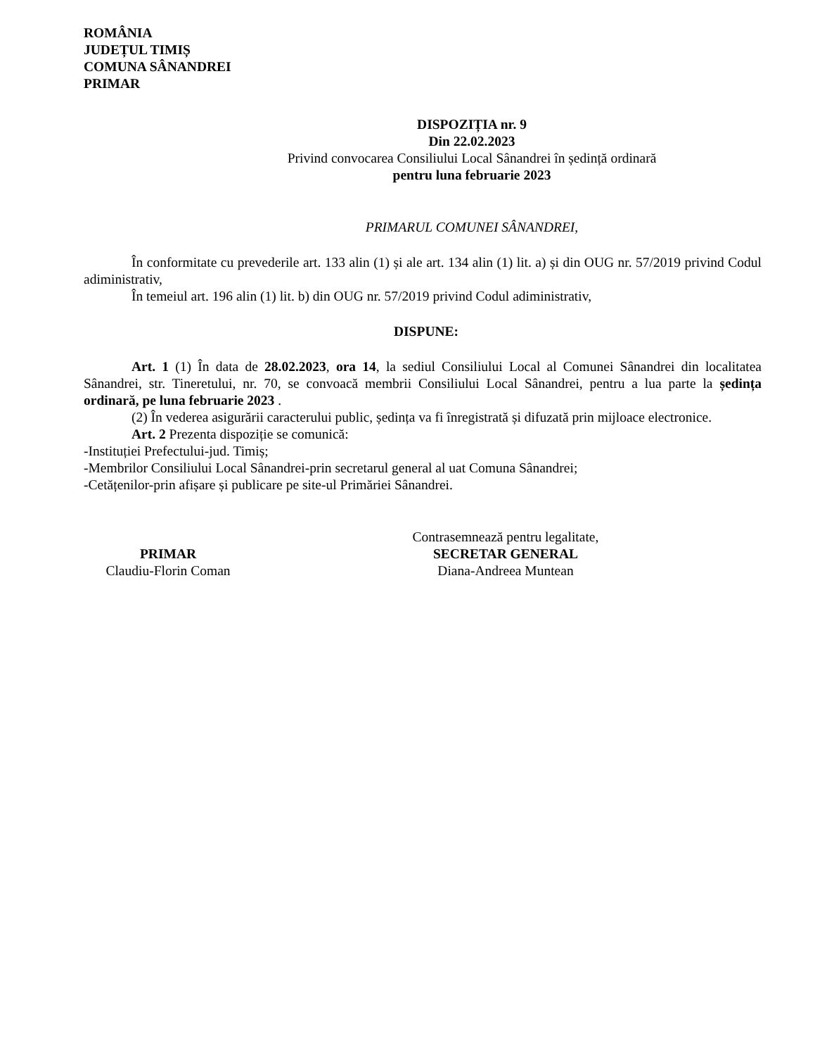ROMÂNIA
JUDEȚUL TIMIȘ
COMUNA SÂNANDREI
PRIMAR
DISPOZIȚIA nr. 9
Din 22.02.2023
Privind convocarea Consiliului Local Sânandrei în ședință ordinară
pentru luna februarie 2023
PRIMARUL COMUNEI SÂNANDREI,
În conformitate cu prevederile art. 133 alin (1) și ale art. 134 alin (1) lit. a) și din OUG nr. 57/2019 privind Codul adiministrativ,
În temeiul art. 196 alin (1) lit. b) din OUG nr. 57/2019 privind Codul adiministrativ,
DISPUNE:
Art. 1 (1) În data de 28.02.2023, ora 14, la sediul Consiliului Local al Comunei Sânandrei din localitatea Sânandrei, str. Tineretului, nr. 70, se convoacă membrii Consiliului Local Sânandrei, pentru a lua parte la ședința ordinară, pe luna februarie 2023 .
(2) În vederea asigurării caracterului public, ședința va fi înregistrată și difuzată prin mijloace electronice.
Art. 2 Prezenta dispoziție se comunică:
-Instituției Prefectului-jud. Timiș;
-Membrilor Consiliului Local Sânandrei-prin secretarul general al uat Comuna Sânandrei;
-Cetățenilor-prin afișare și publicare pe site-ul Primăriei Sânandrei.
PRIMAR
Claudiu-Florin Coman
Contrasemnează pentru legalitate,
SECRETAR GENERAL
Diana-Andreea Muntean